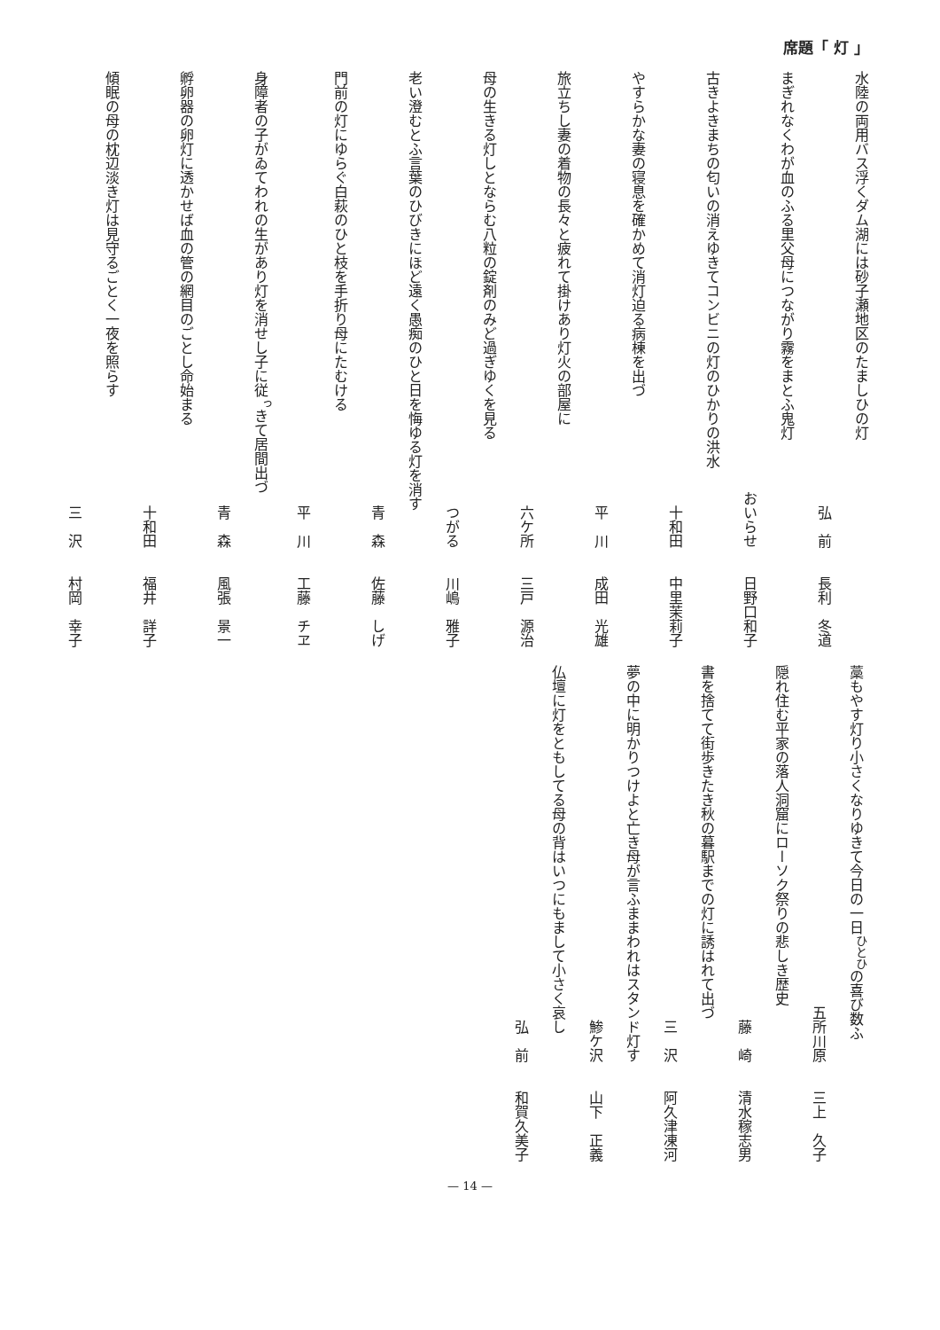席題「 灯 」
水陸の両用バス浮くダム湖には砂子瀬地区のたましひの灯
弘　前　　長利　冬道
まぎれなくわが血のふる里父母につながり霧をまとふ鬼灯
おいらせ　　日野口和子
古きよきまちの匂いの消えゆきてコンビニの灯のひかりの洪水
十和田　　中里茉莉子
やすらかな妻の寝息を確かめて消灯迫る病棟を出づ
平　川　　成田　光雄
旅立ちし妻の着物の長々と疲れて掛けあり灯火の部屋に
六ケ所　　三戸　源治
母の生きる灯しとならむ八粒の錠剤のみど過ぎゆくを見る
つがる　　川嶋　雅子
老い澄むとふ言葉のひびきにほど遠く愚痴のひと日を悔ゆる灯を消す
青　森　　佐藤　しげ
門前の灯にゆらぐ白萩のひと枝を手折り母にたむける
平　川　　工藤　チヱ
身障者の子がゐてわれの生があり灯を消せし子に従<sup>っ</sup>きて居間出づ
青　森　　風張　景一
孵卵器の卵灯に透かせば血の管の網目のごとし命始まる
十和田　　福井　詳子
傾眠の母の枕辺淡き灯は見守るごとく一夜を照らす
三　沢　　村岡　幸子
藁もやす灯り小さくなりゆきて今日の一日<sup>ひとひ</sup>の喜び数ふ
五所川原　　三上　久子
隠れ住む平家の落人洞窟にローソク祭りの悲しき歴史
藤　崎　　清水稼志男
書を捨てて街歩きたき秋の暮駅までの灯に誘はれて出づ
三　沢　　阿久津凍河
夢の中に明かりつけよと亡き母が言ふままわれはスタンド灯す
鯵ケ沢　　山下　正義
仏壇に灯をともしてる母の背はいつにもまして小さく哀し
弘　前　　和賀久美子
— 14 —